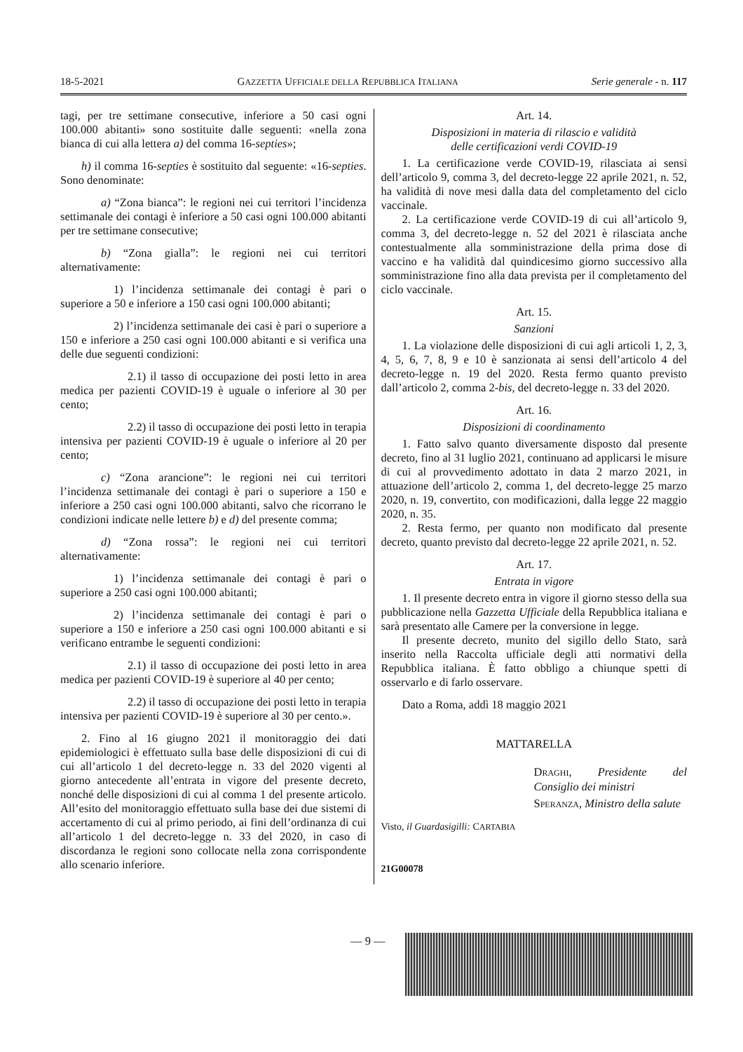18-5-2021 GAZZETTA UFFICIALE DELLA REPUBBLICA ITALIANA Serie generale - n. 117
tagi, per tre settimane consecutive, inferiore a 50 casi ogni 100.000 abitanti» sono sostituite dalle seguenti: «nella zona bianca di cui alla lettera a) del comma 16-septies»;
h) il comma 16-septies è sostituito dal seguente: «16-septies. Sono denominate:
a) “Zona bianca”: le regioni nei cui territori l’incidenza settimanale dei contagi è inferiore a 50 casi ogni 100.000 abitanti per tre settimane consecutive;
b) “Zona gialla”: le regioni nei cui territori alternativamente:
1) l’incidenza settimanale dei contagi è pari o superiore a 50 e inferiore a 150 casi ogni 100.000 abitanti;
2) l’incidenza settimanale dei casi è pari o superiore a 150 e inferiore a 250 casi ogni 100.000 abitanti e si verifica una delle due seguenti condizioni:
2.1) il tasso di occupazione dei posti letto in area medica per pazienti COVID-19 è uguale o inferiore al 30 per cento;
2.2) il tasso di occupazione dei posti letto in terapia intensiva per pazienti COVID-19 è uguale o inferiore al 20 per cento;
c) “Zona arancione”: le regioni nei cui territori l’incidenza settimanale dei contagi è pari o superiore a 150 e inferiore a 250 casi ogni 100.000 abitanti, salvo che ricorrano le condizioni indicate nelle lettere b) e d) del presente comma;
d) “Zona rossa”: le regioni nei cui territori alternativamente:
1) l’incidenza settimanale dei contagi è pari o superiore a 250 casi ogni 100.000 abitanti;
2) l’incidenza settimanale dei contagi è pari o superiore a 150 e inferiore a 250 casi ogni 100.000 abitanti e si verificano entrambe le seguenti condizioni:
2.1) il tasso di occupazione dei posti letto in area medica per pazienti COVID-19 è superiore al 40 per cento;
2.2) il tasso di occupazione dei posti letto in terapia intensiva per pazienti COVID-19 è superiore al 30 per cento.».
2. Fino al 16 giugno 2021 il monitoraggio dei dati epidemiologici è effettuato sulla base delle disposizioni di cui di cui all’articolo 1 del decreto-legge n. 33 del 2020 vigenti al giorno antecedente all’entrata in vigore del presente decreto, nonché delle disposizioni di cui al comma 1 del presente articolo. All’esito del monitoraggio effettuato sulla base dei due sistemi di accertamento di cui al primo periodo, ai fini dell’ordinanza di cui all’articolo 1 del decreto-legge n. 33 del 2020, in caso di discordanza le regioni sono collocate nella zona corrispondente allo scenario inferiore.
Art. 14.
Disposizioni in materia di rilascio e validità
delle certificazioni verdi COVID-19
1. La certificazione verde COVID-19, rilasciata ai sensi dell’articolo 9, comma 3, del decreto-legge 22 aprile 2021, n. 52, ha validità di nove mesi dalla data del completamento del ciclo vaccinale.
2. La certificazione verde COVID-19 di cui all’articolo 9, comma 3, del decreto-legge n. 52 del 2021 è rilasciata anche contestualmente alla somministrazione della prima dose di vaccino e ha validità dal quindicesimo giorno successivo alla somministrazione fino alla data prevista per il completamento del ciclo vaccinale.
Art. 15.
Sanzioni
1. La violazione delle disposizioni di cui agli articoli 1, 2, 3, 4, 5, 6, 7, 8, 9 e 10 è sanzionata ai sensi dell’articolo 4 del decreto-legge n. 19 del 2020. Resta fermo quanto previsto dall’articolo 2, comma 2-bis, del decreto-legge n. 33 del 2020.
Art. 16.
Disposizioni di coordinamento
1. Fatto salvo quanto diversamente disposto dal presente decreto, fino al 31 luglio 2021, continuano ad applicarsi le misure di cui al provvedimento adottato in data 2 marzo 2021, in attuazione dell’articolo 2, comma 1, del decreto-legge 25 marzo 2020, n. 19, convertito, con modificazioni, dalla legge 22 maggio 2020, n. 35.
2. Resta fermo, per quanto non modificato dal presente decreto, quanto previsto dal decreto-legge 22 aprile 2021, n. 52.
Art. 17.
Entrata in vigore
1. Il presente decreto entra in vigore il giorno stesso della sua pubblicazione nella Gazzetta Ufficiale della Repubblica italiana e sarà presentato alle Camere per la conversione in legge.
Il presente decreto, munito del sigillo dello Stato, sarà inserito nella Raccolta ufficiale degli atti normativi della Repubblica italiana. È fatto obbligo a chiunque spetti di osservarlo e di farlo osservare.
Dato a Roma, addì 18 maggio 2021
MATTARELLA
DRAGHI, Presidente del Consiglio dei ministri
SPERANZA, Ministro della salute
Visto, il Guardasigilli: CARTABIA
21G00078
— 9 —